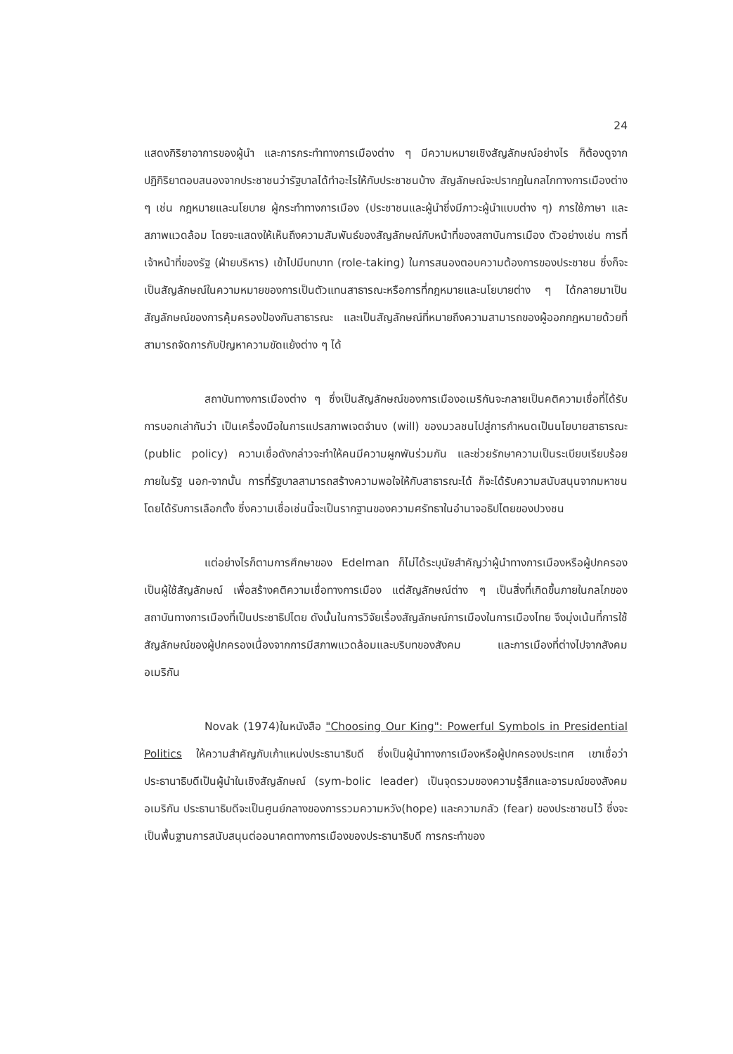24
แสดงกิริยาอาการของผู้นำ และการกระทำทางการเมืองต่าง ๆ มีความหมายเชิงสัญลักษณ์อย่างไร ก็ต้องดูจากปฏิกิริยาตอบสนองจากประชาชนว่ารัฐบาลได้ทำอะไรให้กับประชาชนบ้าง สัญลักษณ์จะปรากฏในกลไกทางการเมืองต่าง ๆ เช่น กฎหมายและนโยบาย ผู้กระทำทางการเมือง (ประชาชนและผู้นำซึ่งมีภาวะผู้นำแบบต่าง ๆ) การใช้ภาษา และสภาพแวดล้อม โดยจะแสดงให้เห็นถึงความสัมพันธ์ของสัญลักษณ์กับหน้าที่ของสถาบันการเมือง ตัวอย่างเช่น การที่เจ้าหน้าที่ของรัฐ (ฝ่ายบริหาร) เข้าไปมีบทบาท (role-taking) ในการสนองตอบความต้องการของประชาชน ซึ่งก็จะเป็นสัญลักษณ์ในความหมายของการเป็นตัวแทนสาธารณะหรือการที่กฎหมายและนโยบายต่าง ๆ ได้กลายมาเป็น สัญลักษณ์ของการคุ้มครองป้องกันสาธารณะ และเป็นสัญลักษณ์ที่หมายถึงความสามารถของผู้ออกกฎหมายด้วยที่สามารถจัดการกับปัญหาความขัดแย้งต่าง ๆ ได้
สถาบันทางการเมืองต่าง ๆ ซึ่งเป็นสัญลักษณ์ของการเมืองอเมริกันจะกลายเป็นคติความเชื่อที่ได้รับการบอกเล่ากันว่า เป็นเครื่องมือในการแปรสภาพเจตจำนง (will) ของมวลชนไปสู่การกำหนดเป็นนโยบายสาธารณะ (public policy) ความเชื่อดังกล่าวจะทำให้คนมีความผูกพันร่วมกัน และช่วยรักษาความเป็นระเบียบเรียบร้อยภายในรัฐ นอก-จากนั้น การที่รัฐบาลสามารถสร้างความพอใจให้กับสาธารณะได้ ก็จะได้รับความสนับสนุนจากมหาชน โดยได้รับการเลือกตั้ง ซึ่งความเชื่อเช่นนี้จะเป็นรากฐานของความศรัทธาในอำนาจอธิปไตยของปวงชน
แต่อย่างไรก็ตามการศึกษาของ Edelman ก็ไม่ได้ระบุนัยสำคัญว่าผู้นำทางการเมืองหรือผู้ปกครองเป็นผู้ใช้สัญลักษณ์ เพื่อสร้างคติความเชื่อทางการเมือง แต่สัญลักษณ์ต่าง ๆ เป็นสิ่งที่เกิดขึ้นภายในกลไกของสถาบันทางการเมืองที่เป็นประชาธิปไตย ดังนั้นในการวิจัยเรื่องสัญลักษณ์การเมืองในการเมืองไทย จึงมุ่งเน้นที่การใช้สัญลักษณ์ของผู้ปกครองเนื่องจากการมีสภาพแวดล้อมและบริบทของสังคม และการเมืองที่ต่างไปจากสังคมอเมริกัน
Novak (1974)ในหนังสือ "Choosing Our King": Powerful Symbols in Presidential Politics ให้ความสำคัญกับเก้าแหน่งประธานาธิบดี ซึ่งเป็นผู้นำทางการเมืองหรือผู้ปกครองประเทศ เขาเชื่อว่า ประธานาธิบดีเป็นผู้นำในเชิงสัญลักษณ์ (sym-bolic leader) เป็นจุดรวมของความรู้สึกและอารมณ์ของสังคมอเมริกัน ประธานาธิบดีจะเป็นศูนย์กลางของการรวมความหวัง(hope) และความกลัว (fear) ของประชาชนไว้ ซึ่งจะเป็นพื้นฐานการสนับสนุนต่ออนาคตทางการเมืองของประธานาธิบดี การกระทำของ